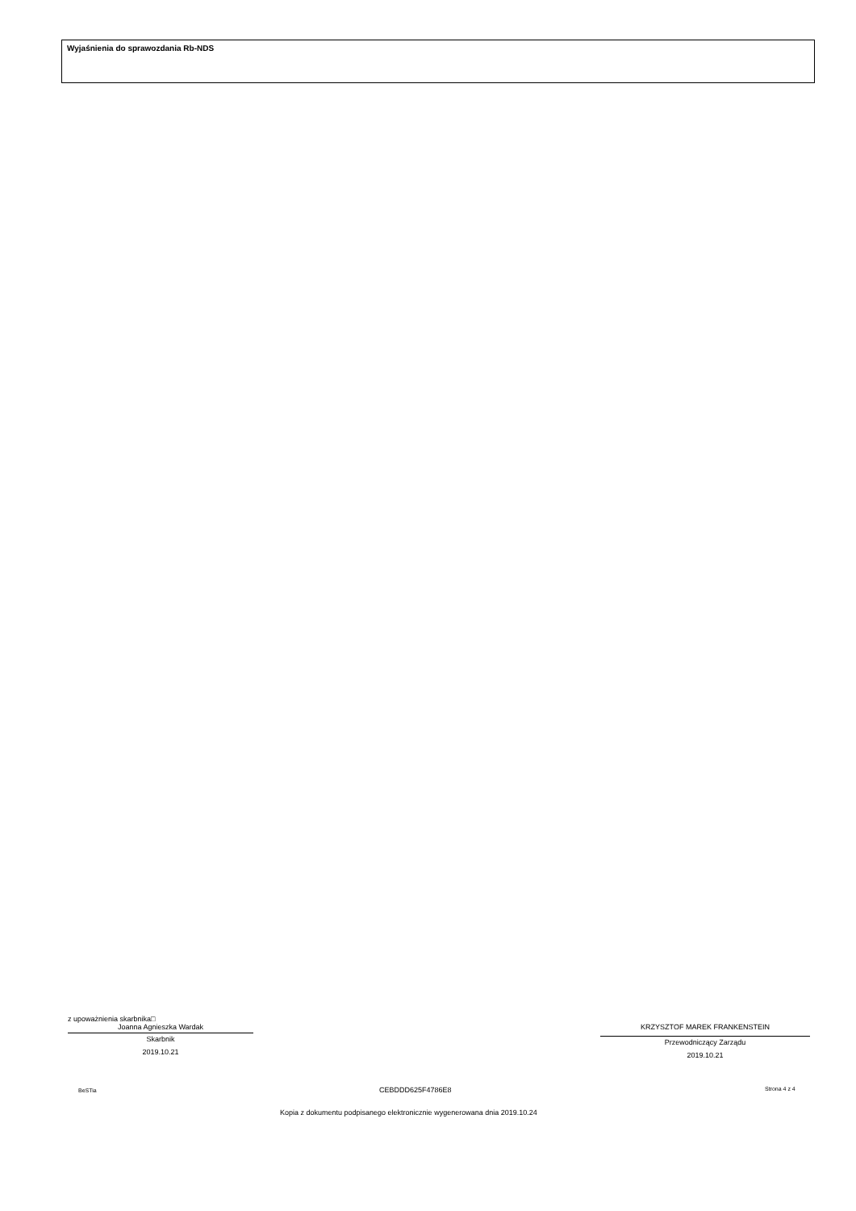Wyjaśnienia do sprawozdania Rb-NDS
z upoważnienia skarbnika□
Joanna Agnieszka Wardak
Skarbnik
2019.10.21
KRZYSZTOF MAREK FRANKENSTEIN
Przewodniczący Zarządu
2019.10.21
BeSTia CEBDDD625F4786E8 Strona 4 z 4
Kopia z dokumentu podpisanego elektronicznie wygenerowana dnia 2019.10.24